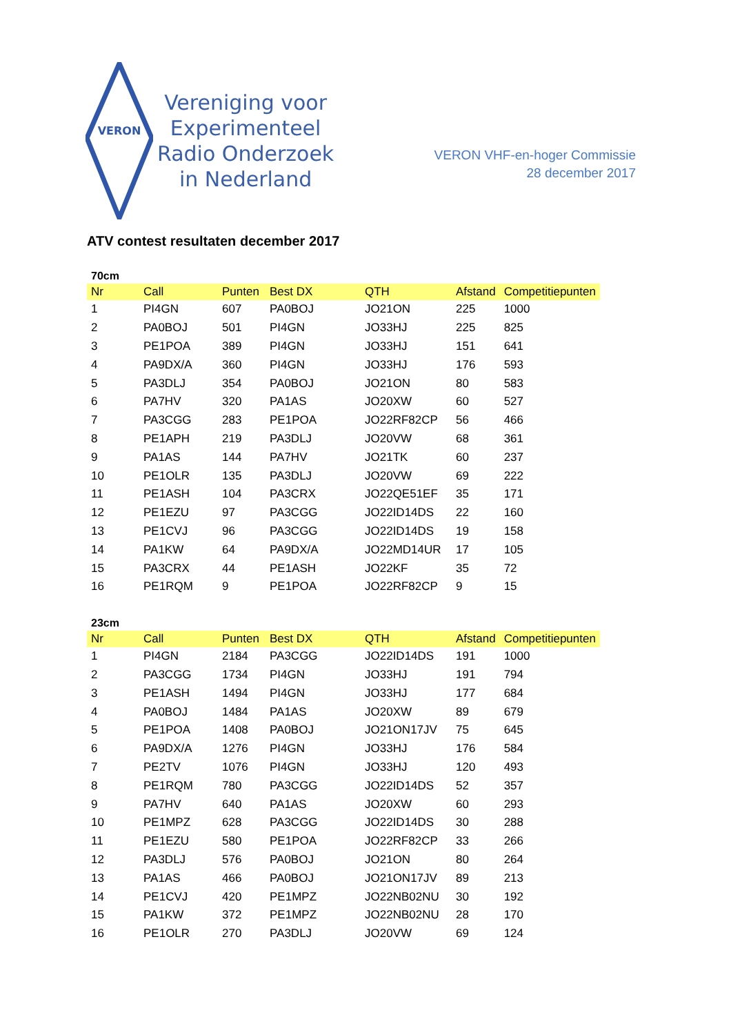VERON
Vereniging voor
Experimenteel
Radio Onderzoek
in Nederland
VERON VHF-en-hoger Commissie
28 december 2017
ATV contest resultaten december 2017
70cm
| Nr | Call | Punten | Best DX | QTH | Afstand | Competitiepunten |
| --- | --- | --- | --- | --- | --- | --- |
| 1 | PI4GN | 607 | PA0BOJ | JO21ON | 225 | 1000 |
| 2 | PA0BOJ | 501 | PI4GN | JO33HJ | 225 | 825 |
| 3 | PE1POA | 389 | PI4GN | JO33HJ | 151 | 641 |
| 4 | PA9DX/A | 360 | PI4GN | JO33HJ | 176 | 593 |
| 5 | PA3DLJ | 354 | PA0BOJ | JO21ON | 80 | 583 |
| 6 | PA7HV | 320 | PA1AS | JO20XW | 60 | 527 |
| 7 | PA3CGG | 283 | PE1POA | JO22RF82CP | 56 | 466 |
| 8 | PE1APH | 219 | PA3DLJ | JO20VW | 68 | 361 |
| 9 | PA1AS | 144 | PA7HV | JO21TK | 60 | 237 |
| 10 | PE1OLR | 135 | PA3DLJ | JO20VW | 69 | 222 |
| 11 | PE1ASH | 104 | PA3CRX | JO22QE51EF | 35 | 171 |
| 12 | PE1EZU | 97 | PA3CGG | JO22ID14DS | 22 | 160 |
| 13 | PE1CVJ | 96 | PA3CGG | JO22ID14DS | 19 | 158 |
| 14 | PA1KW | 64 | PA9DX/A | JO22MD14UR | 17 | 105 |
| 15 | PA3CRX | 44 | PE1ASH | JO22KF | 35 | 72 |
| 16 | PE1RQM | 9 | PE1POA | JO22RF82CP | 9 | 15 |
23cm
| Nr | Call | Punten | Best DX | QTH | Afstand | Competitiepunten |
| --- | --- | --- | --- | --- | --- | --- |
| 1 | PI4GN | 2184 | PA3CGG | JO22ID14DS | 191 | 1000 |
| 2 | PA3CGG | 1734 | PI4GN | JO33HJ | 191 | 794 |
| 3 | PE1ASH | 1494 | PI4GN | JO33HJ | 177 | 684 |
| 4 | PA0BOJ | 1484 | PA1AS | JO20XW | 89 | 679 |
| 5 | PE1POA | 1408 | PA0BOJ | JO21ON17JV | 75 | 645 |
| 6 | PA9DX/A | 1276 | PI4GN | JO33HJ | 176 | 584 |
| 7 | PE2TV | 1076 | PI4GN | JO33HJ | 120 | 493 |
| 8 | PE1RQM | 780 | PA3CGG | JO22ID14DS | 52 | 357 |
| 9 | PA7HV | 640 | PA1AS | JO20XW | 60 | 293 |
| 10 | PE1MPZ | 628 | PA3CGG | JO22ID14DS | 30 | 288 |
| 11 | PE1EZU | 580 | PE1POA | JO22RF82CP | 33 | 266 |
| 12 | PA3DLJ | 576 | PA0BOJ | JO21ON | 80 | 264 |
| 13 | PA1AS | 466 | PA0BOJ | JO21ON17JV | 89 | 213 |
| 14 | PE1CVJ | 420 | PE1MPZ | JO22NB02NU | 30 | 192 |
| 15 | PA1KW | 372 | PE1MPZ | JO22NB02NU | 28 | 170 |
| 16 | PE1OLR | 270 | PA3DLJ | JO20VW | 69 | 124 |